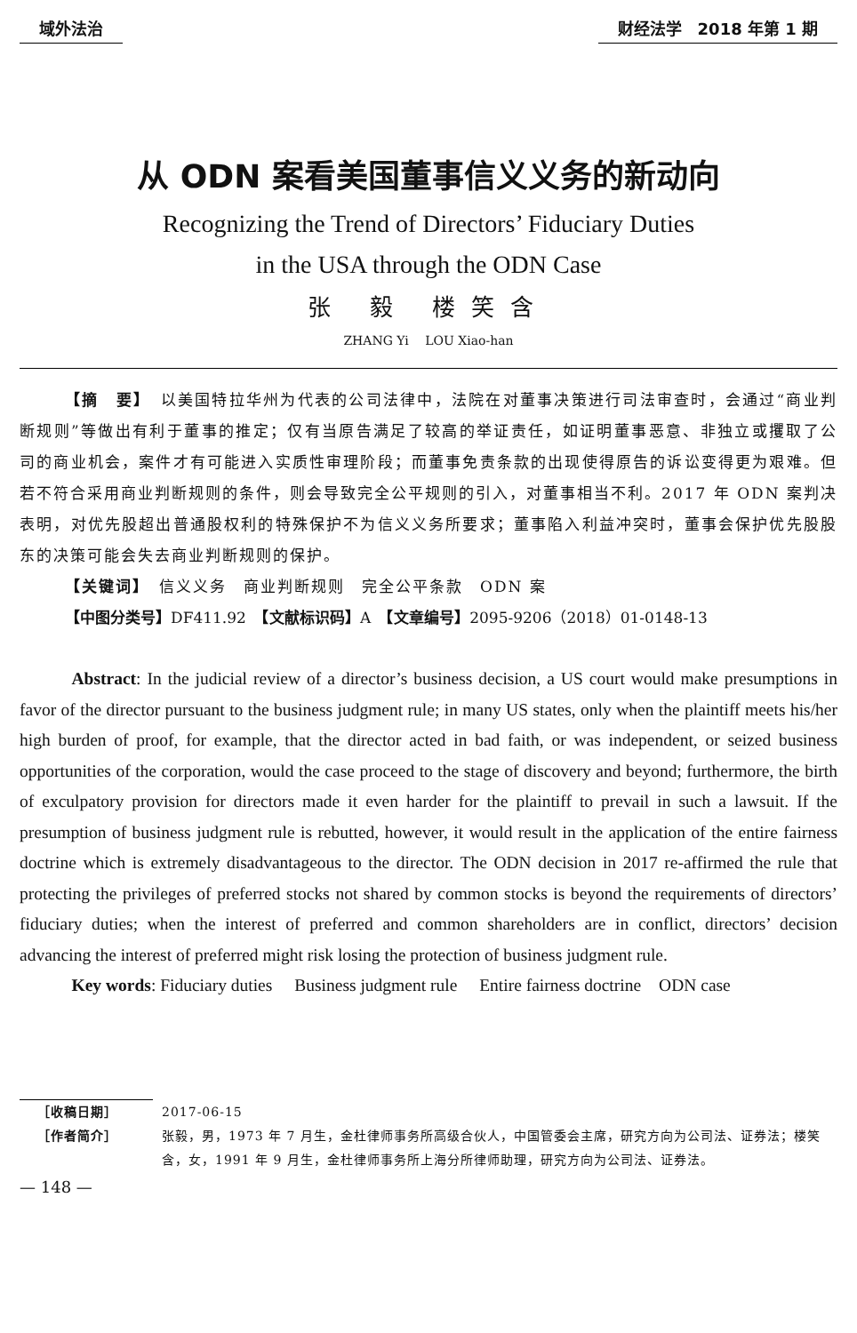域外法治 财经法学　2018 年第 1 期
从 ODN 案看美国董事信义义务的新动向
Recognizing the Trend of Directors’ Fiduciary Duties
in the USA through the ODN Case
张 毅 楼笑含
ZHANG Yi　 LOU Xiao-han
【摘　要】　以美国特拉华州为代表的公司法律中，法院在对董事决策进行司法审查时，会通过“商业判断规则”等做出有利于董事的推定；仅有当原告满足了较高的举证责任，如证明董事恶意、非独立或攫取了公司的商业机会，案件才有可能进入实质性审理阶段；而董事免责条款的出现使得原告的诉讼变得更为艰难。但若不符合采用商业判断规则的条件，则会导致完全公平规则的引入，对董事相当不利。2017 年 ODN 案判决表明，对优先股超出普通股权利的特殊保护不为信义义务所要求；董事陷入利益冲突时，董事会保护优先股股东的决策可能会失去商业判断规则的保护。
【关键词】　信义义务　商业判断规则　完全公平条款　ODN 案
【中图分类号】DF411.92　【文献标识码】A　【文章编号】2095-9206（2018）01-0148-13
Abstract: In the judicial review of a director’s business decision, a US court would make presumptions in favor of the director pursuant to the business judgment rule; in many US states, only when the plaintiff meets his/her high burden of proof, for example, that the director acted in bad faith, or was independent, or seized business opportunities of the corporation, would the case proceed to the stage of discovery and beyond; furthermore, the birth of exculpatory provision for directors made it even harder for the plaintiff to prevail in such a lawsuit. If the presumption of business judgment rule is rebutted, however, it would result in the application of the entire fairness doctrine which is extremely disadvantageous to the director. The ODN decision in 2017 re-affirmed the rule that protecting the privileges of preferred stocks not shared by common stocks is beyond the requirements of directors’ fiduciary duties; when the interest of preferred and common shareholders are in conflict, directors’ decision advancing the interest of preferred might risk losing the protection of business judgment rule.
Key words: Fiduciary duties　 Business judgment rule　 Entire fairness doctrine　ODN case
［收稿日期］ 2017-06-15
［作者简介］ 张毅，男，1973 年 7 月生，金杜律师事务所高级合伙人，中国管委会主席，研究方向为公司法、证券法；楼笑含，女，1991 年 9 月生，金杜律师事务所上海分所律师助理，研究方向为公司法、证券法。
— 148 —